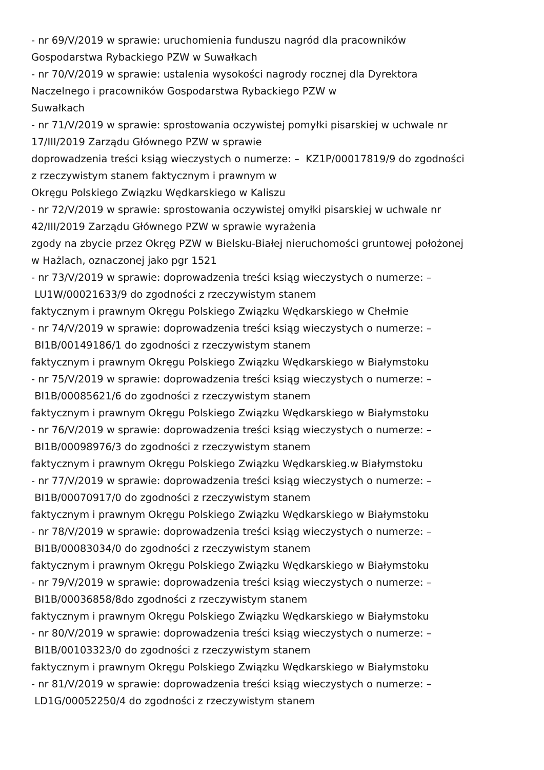- nr 69/V/2019 w sprawie: uruchomienia funduszu nagród dla pracowników
Gospodarstwa Rybackiego PZW w Suwałkach
- nr 70/V/2019 w sprawie: ustalenia wysokości nagrody rocznej dla Dyrektora
Naczelnego i pracowników Gospodarstwa Rybackiego PZW w
Suwałkach
- nr 71/V/2019 w sprawie: sprostowania oczywistej pomyłki pisarskiej w uchwale nr
17/III/2019 Zarządu Głównego PZW w sprawie
doprowadzenia treści ksiąg wieczystych o numerze: – KZ1P/00017819/9 do zgodności
z rzeczywistym stanem faktycznym i prawnym w
Okręgu Polskiego Związku Wędkarskiego w Kaliszu
- nr 72/V/2019 w sprawie: sprostowania oczywistej omyłki pisarskiej w uchwale nr
42/III/2019 Zarządu Głównego PZW w sprawie wyrażenia
zgody na zbycie przez Okręg PZW w Bielsku-Białej nieruchomości gruntowej położonej
w Hażlach, oznaczonej jako pgr 1521
- nr 73/V/2019 w sprawie: doprowadzenia treści ksiąg wieczystych o numerze: –
LU1W/00021633/9 do zgodności z rzeczywistym stanem
faktycznym i prawnym Okręgu Polskiego Związku Wędkarskiego w Chełmie
- nr 74/V/2019 w sprawie: doprowadzenia treści ksiąg wieczystych o numerze: –
BI1B/00149186/1 do zgodności z rzeczywistym stanem
faktycznym i prawnym Okręgu Polskiego Związku Wędkarskiego w Białymstoku
- nr 75/V/2019 w sprawie: doprowadzenia treści ksiąg wieczystych o numerze: –
BI1B/00085621/6 do zgodności z rzeczywistym stanem
faktycznym i prawnym Okręgu Polskiego Związku Wędkarskiego w Białymstoku
- nr 76/V/2019 w sprawie: doprowadzenia treści ksiąg wieczystych o numerze: –
BI1B/00098976/3 do zgodności z rzeczywistym stanem
faktycznym i prawnym Okręgu Polskiego Związku Wędkarskieg.w Białymstoku
- nr 77/V/2019 w sprawie: doprowadzenia treści ksiąg wieczystych o numerze: –
BI1B/00070917/0 do zgodności z rzeczywistym stanem
faktycznym i prawnym Okręgu Polskiego Związku Wędkarskiego w Białymstoku
- nr 78/V/2019 w sprawie: doprowadzenia treści ksiąg wieczystych o numerze: –
BI1B/00083034/0 do zgodności z rzeczywistym stanem
faktycznym i prawnym Okręgu Polskiego Związku Wędkarskiego w Białymstoku
- nr 79/V/2019 w sprawie: doprowadzenia treści ksiąg wieczystych o numerze: –
BI1B/00036858/8do zgodności z rzeczywistym stanem
faktycznym i prawnym Okręgu Polskiego Związku Wędkarskiego w Białymstoku
- nr 80/V/2019 w sprawie: doprowadzenia treści ksiąg wieczystych o numerze: –
BI1B/00103323/0 do zgodności z rzeczywistym stanem
faktycznym i prawnym Okręgu Polskiego Związku Wędkarskiego w Białymstoku
- nr 81/V/2019 w sprawie: doprowadzenia treści ksiąg wieczystych o numerze: –
LD1G/00052250/4 do zgodności z rzeczywistym stanem